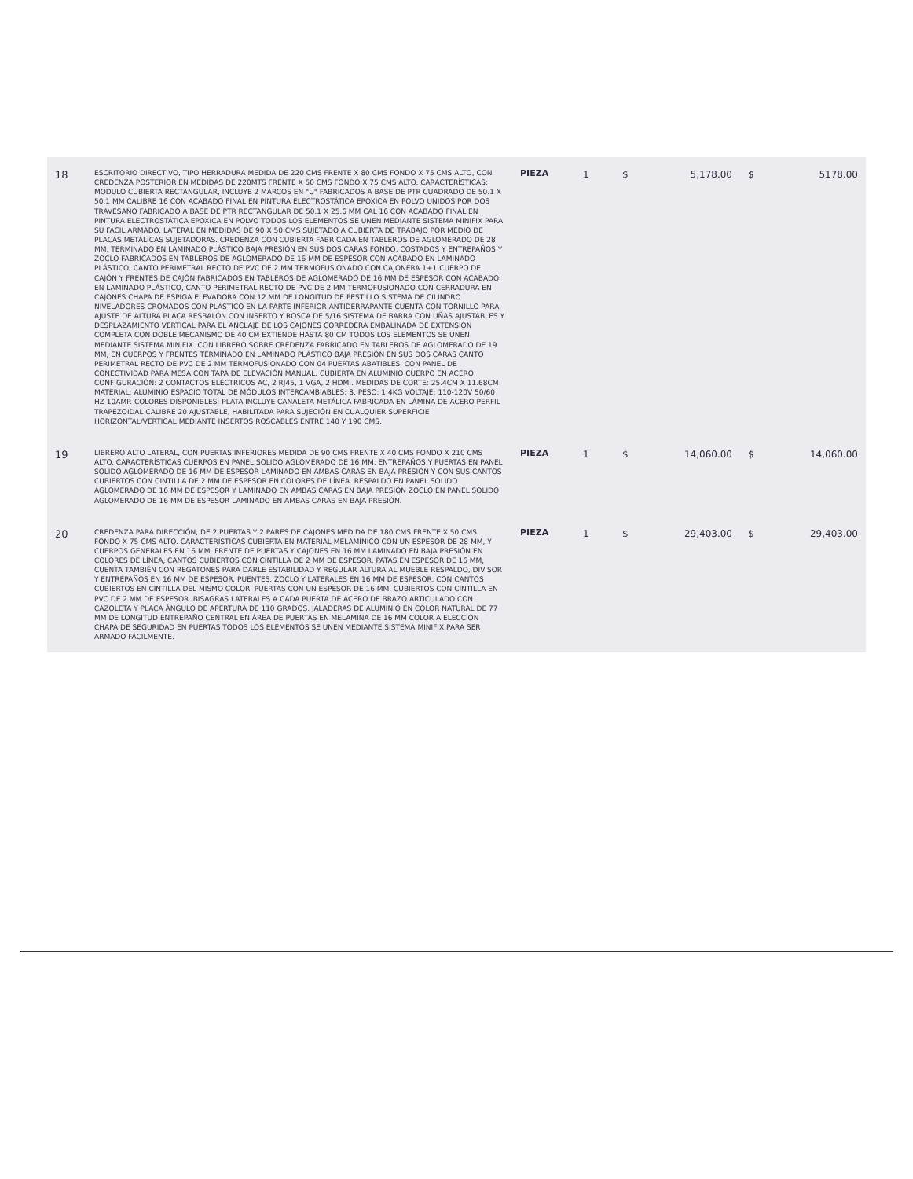| 18 | ESCRITORIO DIRECTIVO, TIPO HERRADURA MEDIDA DE 220 CMS FRENTE X 80 CMS FONDO X 75 CMS ALTO, CON CREDENZA POSTERIOR EN MEDIDAS DE 220MTS FRENTE X 50 CMS FONDO X 75 CMS ALTO. CARACTERÍSTICAS: MODULO CUBIERTA RECTANGULAR, INCLUYE 2 MARCOS EN "U" FABRICADOS A BASE DE PTR CUADRADO DE 50.1 X 50.1 MM CALIBRE 16 CON ACABADO FINAL EN PINTURA ELECTROSTÁTICA EPOXICA EN POLVO UNIDOS POR DOS TRAVESAÑO FABRICADO A BASE DE PTR RECTANGULAR DE 50.1 X 25.6 MM CAL 16 CON ACABADO FINAL EN PINTURA ELECTROSTÁTICA EPOXICA EN POLVO TODOS LOS ELEMENTOS SE UNEN MEDIANTE SISTEMA MINIFIX PARA SU FÁCIL ARMADO. LATERAL EN MEDIDAS DE 90 X 50 CMS SUJETADO A CUBIERTA DE TRABAJO POR MEDIO DE PLACAS METÁLICAS SUJETADORAS. CREDENZA CON CUBIERTA FABRICADA EN TABLEROS DE AGLOMERADO DE 28 MM, TERMINADO EN LAMINADO PLÁSTICO BAJA PRESIÓN EN SUS DOS CARAS FONDO, COSTADOS Y ENTREPAÑOS Y ZOCLO FABRICADOS EN TABLEROS DE AGLOMERADO DE 16 MM DE ESPESOR CON ACABADO EN LAMINADO PLÁSTICO, CANTO PERIMETRAL RECTO DE PVC DE 2 MM TERMOFUSIONADO CON CAJONERA 1+1 CUERPO DE CAJÓN Y FRENTES DE CAJÓN FABRICADOS EN TABLEROS DE AGLOMERADO DE 16 MM DE ESPESOR CON ACABADO EN LAMINADO PLÁSTICO, CANTO PERIMETRAL RECTO DE PVC DE 2 MM TERMOFUSIONADO CON CERRADURA EN CAJONES CHAPA DE ESPIGA ELEVADORA CON 12 MM DE LONGITUD DE PESTILLO SISTEMA DE CILINDRO NIVELADORES CROMADOS CON PLÁSTICO EN LA PARTE INFERIOR ANTIDERRAPANTE CUENTA CON TORNILLO PARA AJUSTE DE ALTURA PLACA RESBALÓN CON INSERTO Y ROSCA DE 5/16 SISTEMA DE BARRA CON UÑAS AJUSTABLES Y DESPLAZAMIENTO VERTICAL PARA EL ANCLAJE DE LOS CAJONES CORREDERA EMBALINADA DE EXTENSIÓN COMPLETA CON DOBLE MECANISMO DE 40 CM EXTIENDE HASTA 80 CM TODOS LOS ELEMENTOS SE UNEN MEDIANTE SISTEMA MINIFIX. CON LIBRERO SOBRE CREDENZA FABRICADO EN TABLEROS DE AGLOMERADO DE 19 MM, EN CUERPOS Y FRENTES TERMINADO EN LAMINADO PLÁSTICO BAJA PRESIÓN EN SUS DOS CARAS CANTO PERIMETRAL RECTO DE PVC DE 2 MM TERMOFUSIONADO CON 04 PUERTAS ABATIBLES. CON PANEL DE CONECTIVIDAD PARA MESA CON TAPA DE ELEVACIÓN MANUAL. CUBIERTA EN ALUMINIO CUERPO EN ACERO CONFIGURACIÓN: 2 CONTACTOS ELÉCTRICOS AC, 2 RJ45, 1 VGA, 2 HDMI. MEDIDAS DE CORTE: 25.4CM X 11.68CM MATERIAL: ALUMINIO ESPACIO TOTAL DE MÓDULOS INTERCAMBIABLES: 8. PESO: 1.4KG VOLTAJE: 110-120V 50/60 HZ 10AMP. COLORES DISPONIBLES: PLATA INCLUYE CANALETA METÁLICA FABRICADA EN LÁMINA DE ACERO PERFIL TRAPEZOIDAL CALIBRE 20 AJUSTABLE, HABILITADA PARA SUJECIÓN EN CUALQUIER SUPERFICIE HORIZONTAL/VERTICAL MEDIANTE INSERTOS ROSCABLES ENTRE 140 Y 190 CMS. | PIEZA | 1 | $ | 5,178.00 | $ | 5178.00 |
| 19 | LIBRERO ALTO LATERAL, CON PUERTAS INFERIORES MEDIDA DE 90 CMS FRENTE X 40 CMS FONDO X 210 CMS ALTO. CARACTERÍSTICAS CUERPOS EN PANEL SOLIDO AGLOMERADO DE 16 MM, ENTREPAÑOS Y PUERTAS EN PANEL SOLIDO AGLOMERADO DE 16 MM DE ESPESOR LAMINADO EN AMBAS CARAS EN BAJA PRESIÓN Y CON SUS CANTOS CUBIERTOS CON CINTILLA DE 2 MM DE ESPESOR EN COLORES DE LÍNEA. RESPALDO EN PANEL SOLIDO AGLOMERADO DE 16 MM DE ESPESOR Y LAMINADO EN AMBAS CARAS EN BAJA PRESIÓN ZOCLO EN PANEL SOLIDO AGLOMERADO DE 16 MM DE ESPESOR LAMINADO EN AMBAS CARAS EN BAJA PRESIÓN. | PIEZA | 1 | $ | 14,060.00 | $ | 14,060.00 |
| 20 | CREDENZA PARA DIRECCIÓN, DE 2 PUERTAS Y 2 PARES DE CAJONES MEDIDA DE 180 CMS FRENTE X 50 CMS FONDO X 75 CMS ALTO. CARACTERÍSTICAS CUBIERTA EN MATERIAL MELAMÍNICO CON UN ESPESOR DE 28 MM, Y CUERPOS GENERALES EN 16 MM. FRENTE DE PUERTAS Y CAJONES EN 16 MM LAMINADO EN BAJA PRESIÓN EN COLORES DE LÍNEA, CANTOS CUBIERTOS CON CINTILLA DE 2 MM DE ESPESOR. PATAS EN ESPESOR DE 16 MM, CUENTA TAMBIÉN CON REGATONES PARA DARLE ESTABILIDAD Y REGULAR ALTURA AL MUEBLE RESPALDO, DIVISOR Y ENTREPAÑOS EN 16 MM DE ESPESOR. PUENTES, ZOCLO Y LATERALES EN 16 MM DE ESPESOR. CON CANTOS CUBIERTOS EN CINTILLA DEL MISMO COLOR. PUERTAS CON UN ESPESOR DE 16 MM, CUBIERTOS CON CINTILLA EN PVC DE 2 MM DE ESPESOR. BISAGRAS LATERALES A CADA PUERTA DE ACERO DE BRAZO ARTICULADO CON CAZOLETA Y PLACA ÁNGULO DE APERTURA DE 110 GRADOS. JALADERAS DE ALUMINIO EN COLOR NATURAL DE 77 MM DE LONGITUD ENTREPAÑO CENTRAL EN ÁREA DE PUERTAS EN MELAMINA DE 16 MM COLOR A ELECCIÓN CHAPA DE SEGURIDAD EN PUERTAS TODOS LOS ELEMENTOS SE UNEN MEDIANTE SISTEMA MINIFIX PARA SER ARMADO FÁCILMENTE. | PIEZA | 1 | $ | 29,403.00 | $ | 29,403.00 |